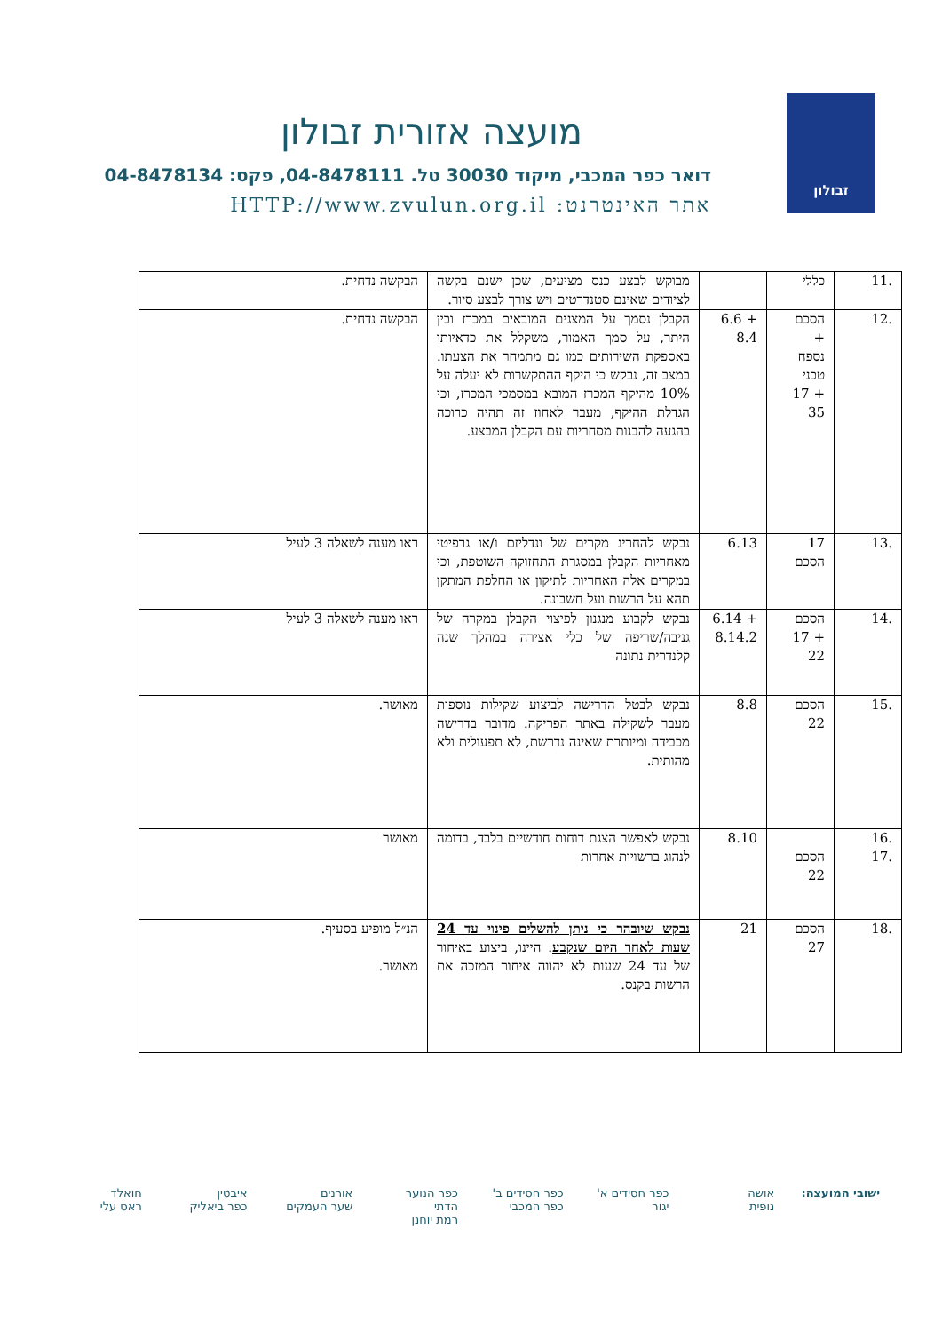זבולון
מועצה אזורית זבולון
דואר כפר המכבי, מיקוד 30030 טל. 04-8478111, פקס: 04-8478134
אתר האינטרנט: HTTP://www.zvulun.org.il
| .11 | כללי | | מבוקש לבצע כנס מציעים, שכן ישנם בקשה לציודים שאינם סטנדרטים ויש צורך לבצע סיור. | הבקשה נדחית. |
| .12 | הסכם + נספח טכני + 17 35 | + 6.6 8.4 | הקבלן נסמך על המצגים המובאים במכרז ובין היתר, על סמך האמור, משקלל את כדאיותו באספקת השירותים כמו גם מתמחר את הצעתו. במצב זה, נבקש כי היקף ההתקשרות לא יעלה על 10% מהיקף המכרז המובא במסמכי המכרז, וכי הגדלת ההיקף, מעבר לאחוז זה תהיה כרוכה בהגעה להבנות מסחריות עם הקבלן המבצע. | הבקשה נדחית. |
| .13 | 17 הסכם | 6.13 | נבקש להחריג מקרים של ונדליזם ו/או גרפיטי מאחריות הקבלן במסגרת התחזוקה השוטפת, וכי במקרים אלה האחריות לתיקון או החלפת המתקן תהא על הרשות ועל חשבונה. | ראו מענה לשאלה 3 לעיל |
| .14 | הסכם + 17 22 | + 6.14 8.14.2 | נבקש לקבוע מנגנון לפיצוי הקבלן במקרה של גניבה/שריפה של כלי אצירה במהלך שנה קלנדרית נתונה | ראו מענה לשאלה 3 לעיל |
| .15 | הסכם 22 | 8.8 | נבקש לבטל הדרישה לביצוע שקילות נוספות מעבר לשקילה באתר הפריקה. מדובר בדרישה מכבידה ומיותרת שאינה נדרשת, לא תפעולית ולא מהותית. | מאושר. |
| .16 .17 | הסכם 22 | 8.10 | נבקש לאפשר הצגת דוחות חודשיים בלבד, בדומה לנהוג ברשויות אחרות | מאושר |
| .18 | הסכם 27 | 21 | נבקש שיובהר כי ניתן להשלים פינוי עד 24 שעות לאחר היום שנקבע . היינו, ביצוע באיחור של עד 24 שעות לא יהווה איחור המזכה את הרשות בקנס. | הנ״ל מופיע בסעיף. מאושר. |
ישובי המועצה: אושה
נופית
כפר חסידים א'
יגור
כפר חסידים ב'
כפר המכבי
כפר הנוער הדתי
רמת יוחנן
אורנים
שער העמקים
איבטין
כפר ביאליק
חואלד
ראס עלי